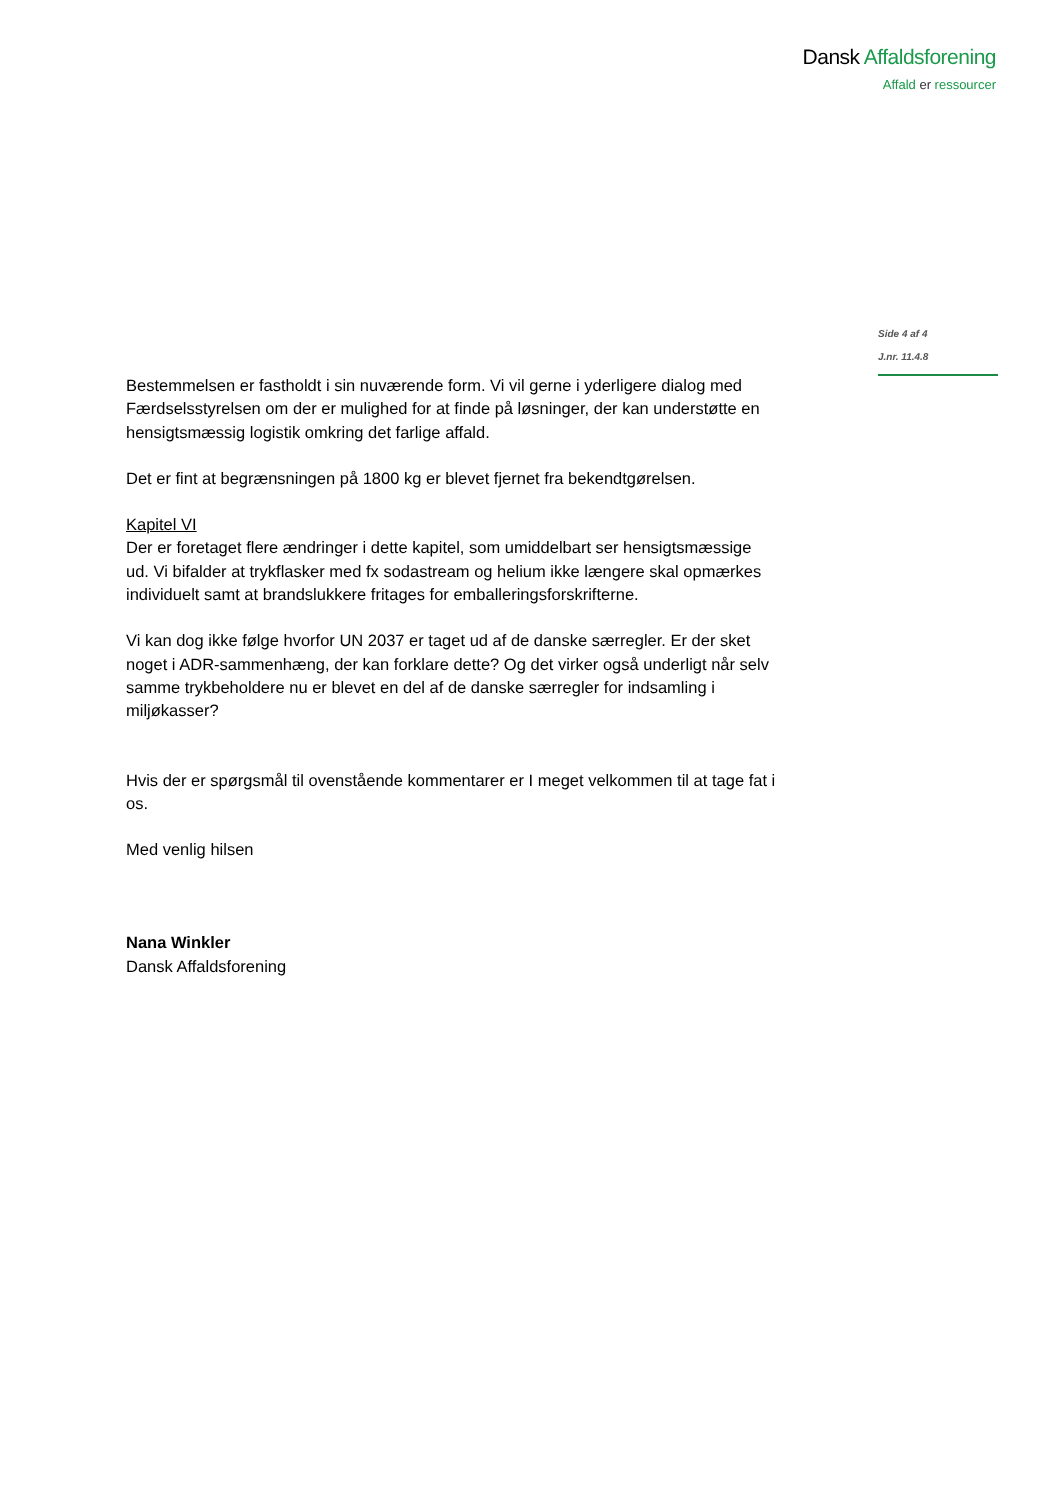Dansk Affaldsforening
Affald er ressourcer
Side 4 af 4
J.nr. 11.4.8
Bestemmelsen er fastholdt i sin nuværende form. Vi vil gerne i yderligere dialog med Færdselsstyrelsen om der er mulighed for at finde på løsninger, der kan understøtte en hensigtsmæssig logistik omkring det farlige affald.
Det er fint at begrænsningen på 1800 kg er blevet fjernet fra bekendtgørelsen.
Kapitel VI
Der er foretaget flere ændringer i dette kapitel, som umiddelbart ser hensigtsmæssige ud. Vi bifalder at trykflasker med fx sodastream og helium ikke længere skal opmærkes individuelt samt at brandslukkere fritages for emballeringsforskrifterne.
Vi kan dog ikke følge hvorfor UN 2037 er taget ud af de danske særregler. Er der sket noget i ADR-sammenhæng, der kan forklare dette? Og det virker også underligt når selv samme trykbeholdere nu er blevet en del af de danske særregler for indsamling i miljøkasser?
Hvis der er spørgsmål til ovenstående kommentarer er I meget velkommen til at tage fat i os.
Med venlig hilsen
Nana Winkler
Dansk Affaldsforening